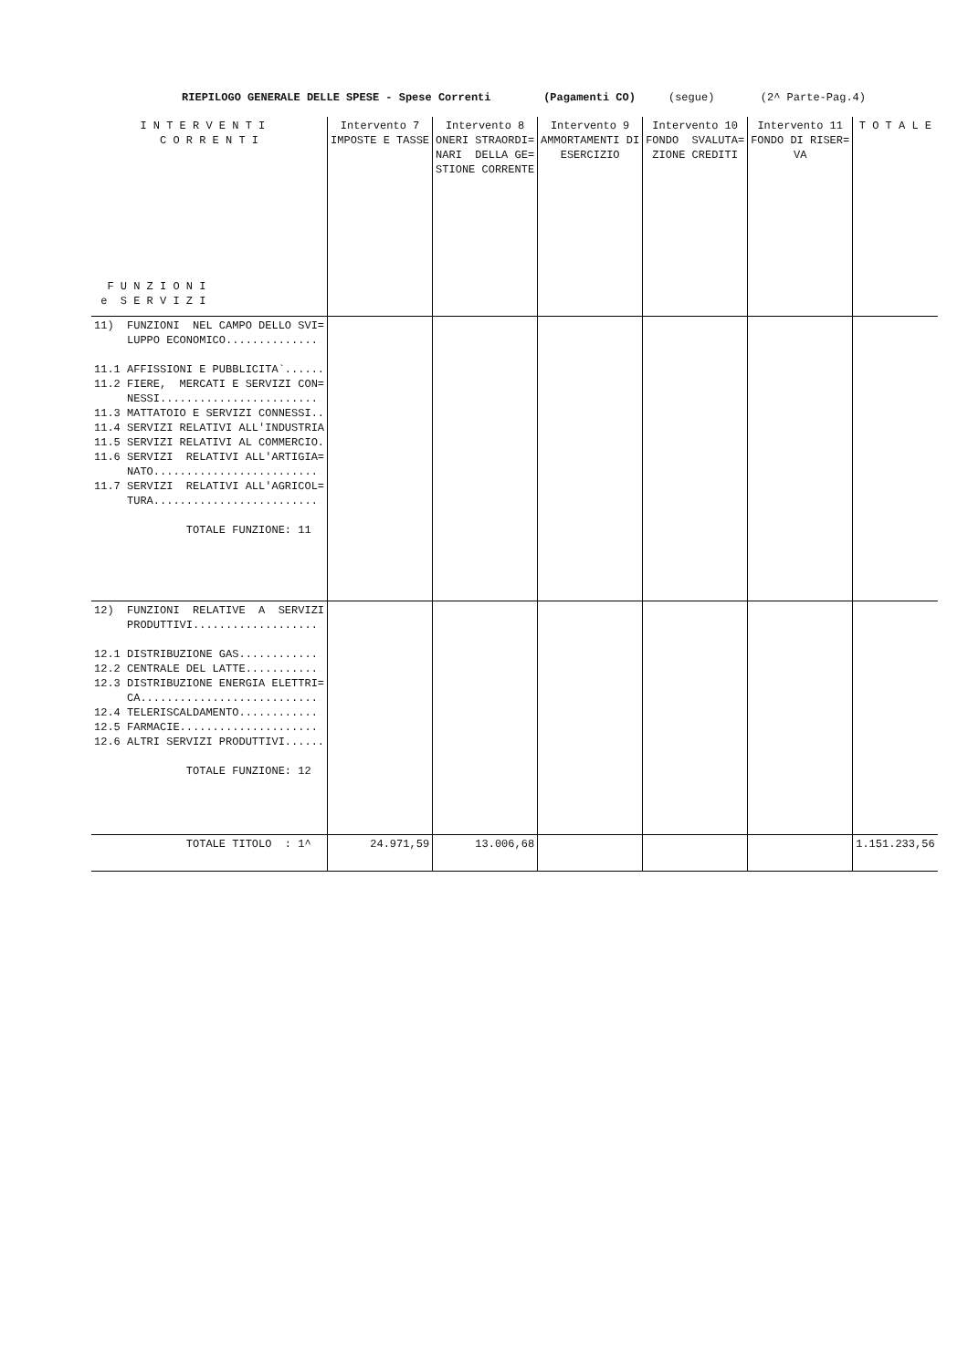RIEPILOGO GENERALE DELLE SPESE - Spese Correnti (Pagamenti CO) (segue) (2^ Parte-Pag.4)
| I N T E R V E N T I C O R R E N T I F U N Z I O N I e S E R V I Z I | Intervento 7 IMPOSTE E TASSE | Intervento 8 ONERI STRAORDI= NARI DELLA GE= STIONE CORRENTE | Intervento 9 AMMORTAMENTI DI ESERCIZIO | Intervento 10 FONDO SVALUTA= ZIONE CREDITI | Intervento 11 FONDO DI RISER= VA | T O T A L E |
| --- | --- | --- | --- | --- | --- | --- |
| 11) FUNZIONI NEL CAMPO DELLO SVI= LUPPO ECONOMICO.............. 11.1 AFFISSIONI E PUBBLICITA`...... 11.2 FIERE, MERCATI E SERVIZI CON= NESSI........................ 11.3 MATTATOIO E SERVIZI CONNESSI.. 11.4 SERVIZI RELATIVI ALL'INDUSTRIA 11.5 SERVIZI RELATIVI AL COMMERCIO. 11.6 SERVIZI RELATIVI ALL'ARTIGIA= NATO......................... 11.7 SERVIZI RELATIVI ALL'AGRICOL= TURA......................... TOTALE FUNZIONE: 11 | | | | | | |
| 12) FUNZIONI RELATIVE A SERVIZI PRODUTTIVI................... 12.1 DISTRIBUZIONE GAS............ 12.2 CENTRALE DEL LATTE........... 12.3 DISTRIBUZIONE ENERGIA ELETTRI= CA........................... 12.4 TELERISCALDAMENTO............ 12.5 FARMACIE..................... 12.6 ALTRI SERVIZI PRODUTTIVI...... TOTALE FUNZIONE: 12 | | | | | | |
| TOTALE TITOLO : 1^ | 24.971,59 | 13.006,68 | | | | 1.151.233,56 |